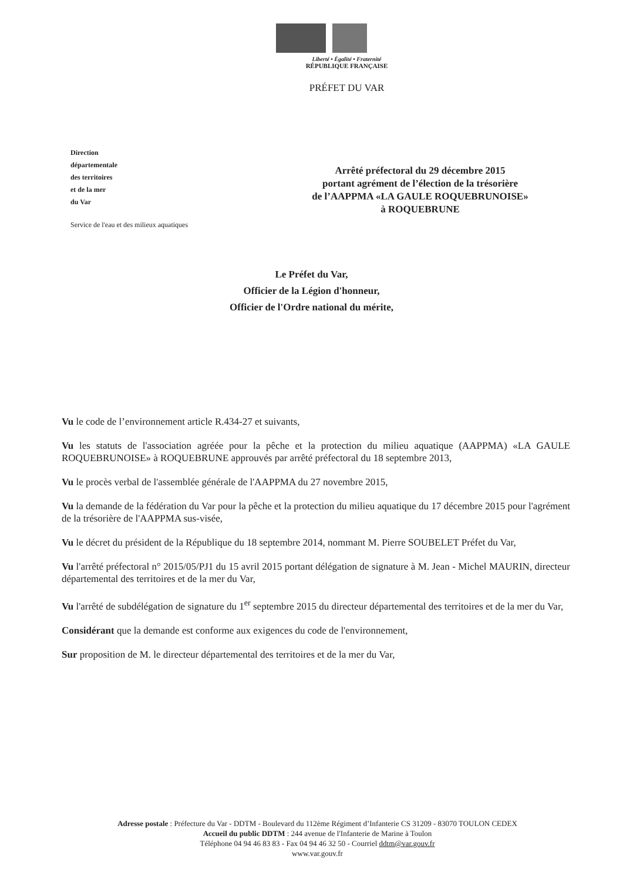Liberté • Égalité • Fraternité
RÉPUBLIQUE FRANÇAISE
PRÉFET DU VAR
Direction
départementale
des territoires
et de la mer
du Var
Service de l'eau et des milieux aquatiques
Arrêté préfectoral du 29 décembre 2015
portant agrément de l’élection de la trésorière
de l’AAPPMA «LA GAULE ROQUEBRUNOISE»
à ROQUEBRUNE
Le Préfet du Var,
Officier de la Légion d'honneur,
Officier de l'Ordre national du mérite,
Vu le code de l’environnement article R.434-27 et suivants,
Vu les statuts de l'association agréée pour la pêche et la protection du milieu aquatique (AAPPMA) «LA GAULE ROQUEBRUNOISE» à ROQUEBRUNE approuvés par arrêté préfectoral du 18 septembre 2013,
Vu le procès verbal de l'assemblée générale de l'AAPPMA du 27 novembre 2015,
Vu la demande de la fédération du Var pour la pêche et la protection du milieu aquatique du 17 décembre 2015 pour l'agrément de la trésorière de l'AAPPMA sus-visée,
Vu le décret du président de la République du 18 septembre 2014, nommant M. Pierre SOUBELET Préfet du Var,
Vu l'arrêté préfectoral n° 2015/05/PJ1 du 15 avril 2015 portant délégation de signature à M. Jean - Michel MAURIN, directeur départemental des territoires et de la mer du Var,
Vu l'arrêté de subdélégation de signature du 1<sup>er</sup> septembre 2015 du directeur départemental des territoires et de la mer du Var,
Considérant que la demande est conforme aux exigences du code de l'environnement,
Sur proposition de M. le directeur départemental des territoires et de la mer du Var,
Adresse postale : Préfecture du Var - DDTM - Boulevard du 112ème Régiment d’Infanterie CS 31209 - 83070 TOULON CEDEX
Accueil du public DDTM : 244 avenue de l'Infanterie de Marine à Toulon
Téléphone 04 94 46 83 83 - Fax 04 94 46 32 50 - Courriel ddtm@var.gouv.fr
www.var.gouv.fr